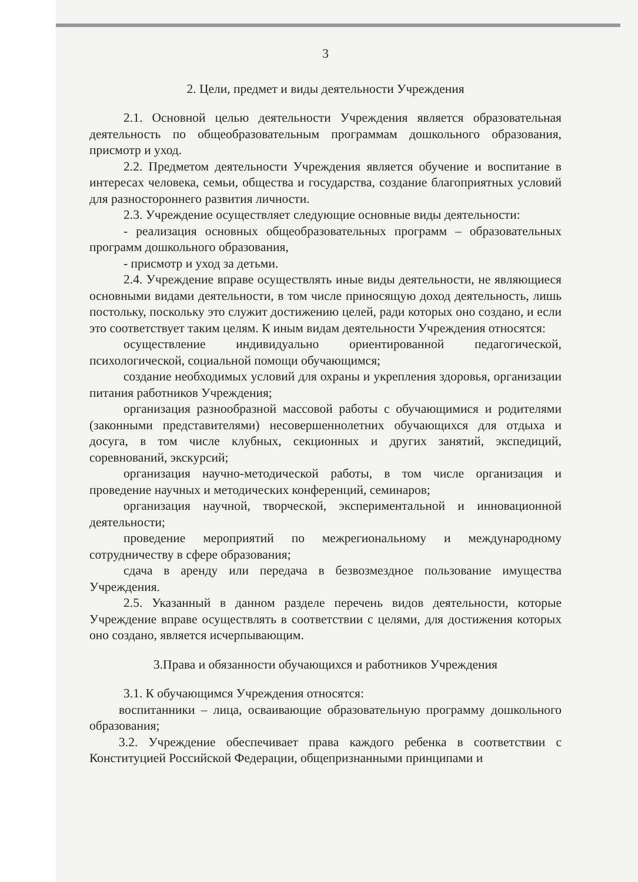3
2. Цели, предмет и виды деятельности Учреждения
2.1. Основной целью деятельности Учреждения является образовательная деятельность по общеобразовательным программам дошкольного образования, присмотр и уход.
2.2. Предметом деятельности Учреждения является обучение и воспитание в интересах человека, семьи, общества и государства, создание благоприятных условий для разностороннего развития личности.
2.3. Учреждение осуществляет следующие основные виды деятельности:
- реализация основных общеобразовательных программ – образовательных программ дошкольного образования,
- присмотр и уход за детьми.
2.4. Учреждение вправе осуществлять иные виды деятельности, не являющиеся основными видами деятельности, в том числе приносящую доход деятельность, лишь постольку, поскольку это служит достижению целей, ради которых оно создано, и если это соответствует таким целям. К иным видам деятельности Учреждения относятся:
осуществление индивидуально ориентированной педагогической, психологической, социальной помощи обучающимся;
создание необходимых условий для охраны и укрепления здоровья, организации питания работников Учреждения;
организация разнообразной массовой работы с обучающимися и родителями (законными представителями) несовершеннолетних обучающихся для отдыха и досуга, в том числе клубных, секционных и других занятий, экспедиций, соревнований, экскурсий;
организация научно-методической работы, в том числе организация и проведение научных и методических конференций, семинаров;
организация научной, творческой, экспериментальной и инновационной деятельности;
проведение мероприятий по межрегиональному и международному сотрудничеству в сфере образования;
сдача в аренду или передача в безвозмездное пользование имущества Учреждения.
2.5. Указанный в данном разделе перечень видов деятельности, которые Учреждение вправе осуществлять в соответствии с целями, для достижения которых оно создано, является исчерпывающим.
3.Права и обязанности обучающихся и работников Учреждения
3.1. К обучающимся Учреждения относятся:
воспитанники – лица, осваивающие образовательную программу дошкольного образования;
3.2. Учреждение обеспечивает права каждого ребенка в соответствии с Конституцией Российской Федерации, общепризнанными принципами и